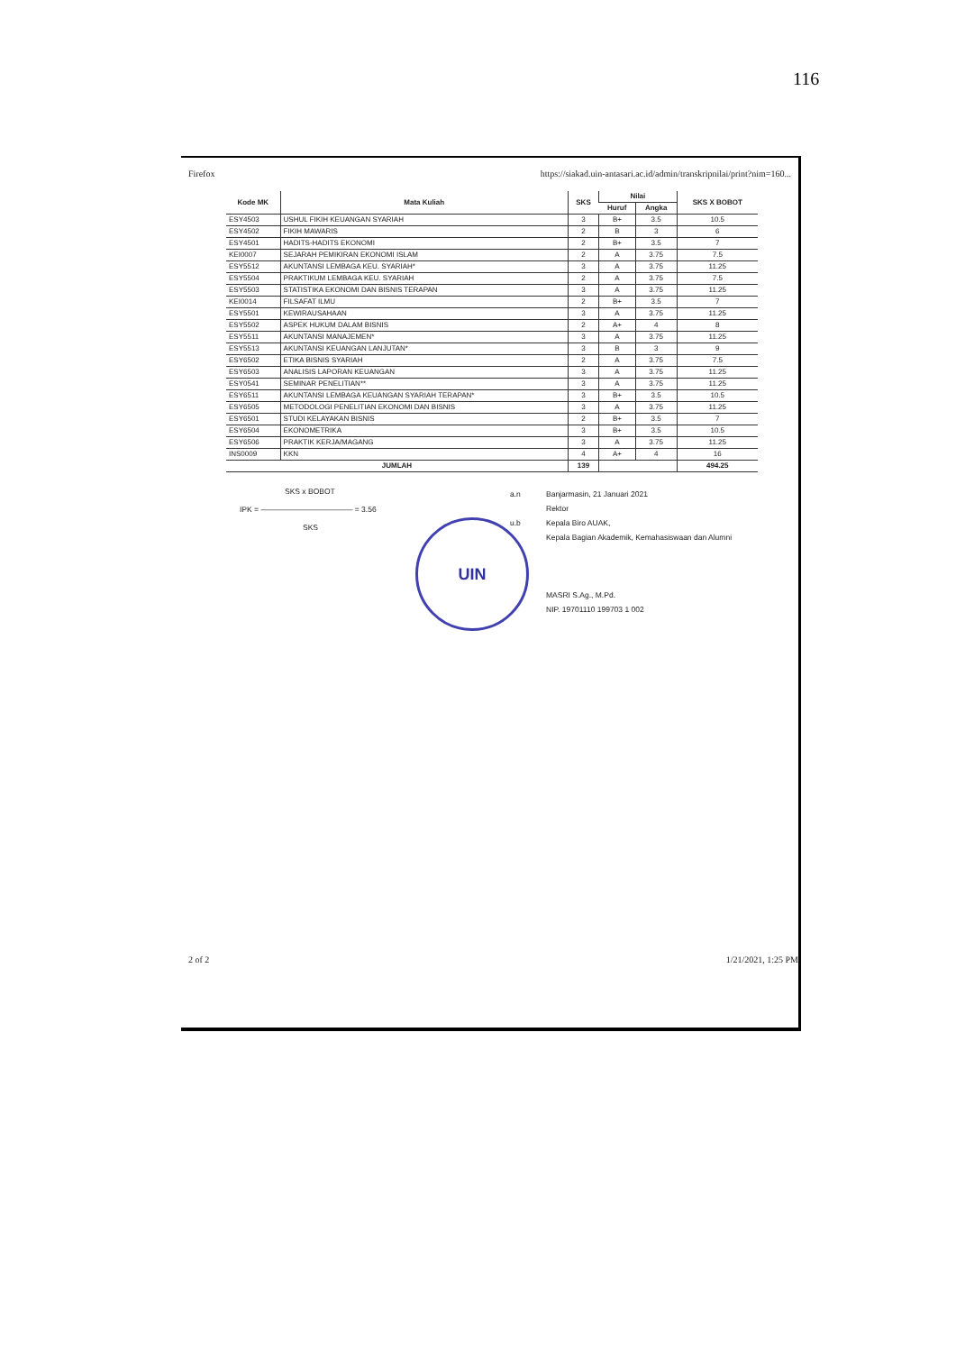116
Firefox https://siakad.uin-antasari.ac.id/admin/transkripnilai/print?nim=160...
| Kode MK | Mata Kuliah | SKS | Nilai | | SKS X BOBOT |
| --- | --- | --- | --- | --- | --- |
| | | | Huruf | Angka | |
| ESY4503 | USHUL FIKIH KEUANGAN SYARIAH | 3 | B+ | 3.5 | 10.5 |
| ESY4502 | FIKIH MAWARIS | 2 | B | 3 | 6 |
| ESY4501 | HADITS-HADITS EKONOMI | 2 | B+ | 3.5 | 7 |
| KEI0007 | SEJARAH PEMIKIRAN EKONOMI ISLAM | 2 | A | 3.75 | 7.5 |
| ESY5512 | AKUNTANSI LEMBAGA KEU. SYARIAH* | 3 | A | 3.75 | 11.25 |
| ESY5504 | PRAKTIKUM LEMBAGA KEU. SYARIAH | 2 | A | 3.75 | 7.5 |
| ESY5503 | STATISTIKA EKONOMI DAN BISNIS TERAPAN | 3 | A | 3.75 | 11.25 |
| KEI0014 | FILSAFAT ILMU | 2 | B+ | 3.5 | 7 |
| ESY5501 | KEWIRAUSAHAAN | 3 | A | 3.75 | 11.25 |
| ESY5502 | ASPEK HUKUM DALAM BISNIS | 2 | A+ | 4 | 8 |
| ESY5511 | AKUNTANSI MANAJEMEN* | 3 | A | 3.75 | 11.25 |
| ESY5513 | AKUNTANSI KEUANGAN LANJUTAN* | 3 | B | 3 | 9 |
| ESY6502 | ETIKA BISNIS SYARIAH | 2 | A | 3.75 | 7.5 |
| ESY6503 | ANALISIS LAPORAN KEUANGAN | 3 | A | 3.75 | 11.25 |
| ESY0541 | SEMINAR PENELITIAN** | 3 | A | 3.75 | 11.25 |
| ESY6511 | AKUNTANSI LEMBAGA KEUANGAN SYARIAH TERAPAN* | 3 | B+ | 3.5 | 10.5 |
| ESY6505 | METODOLOGI PENELITIAN EKONOMI DAN BISNIS | 3 | A | 3.75 | 11.25 |
| ESY6501 | STUDI KELAYAKAN BISNIS | 2 | B+ | 3.5 | 7 |
| ESY6504 | EKONOMETRIKA | 3 | B+ | 3.5 | 10.5 |
| ESY6506 | PRAKTIK KERJA/MAGANG | 3 | A | 3.75 | 11.25 |
| INS0009 | KKN | 4 | A+ | 4 | 16 |
| JUMLAH | | 139 | | | 494.25 |
SKS x BOBOT
IPK = ———————————— = 3.56
SKS
a.n
u.b
Banjarmasin, 21 Januari 2021
Rektor
Kepala Biro AUAK,
Kepala Bagian Akademik, Kemahasiswaan dan Alumni
MASRI S.Ag., M.Pd.
NIP. 19701110 199703 1 002
UIN
2 of 2 1/21/2021, 1:25 PM